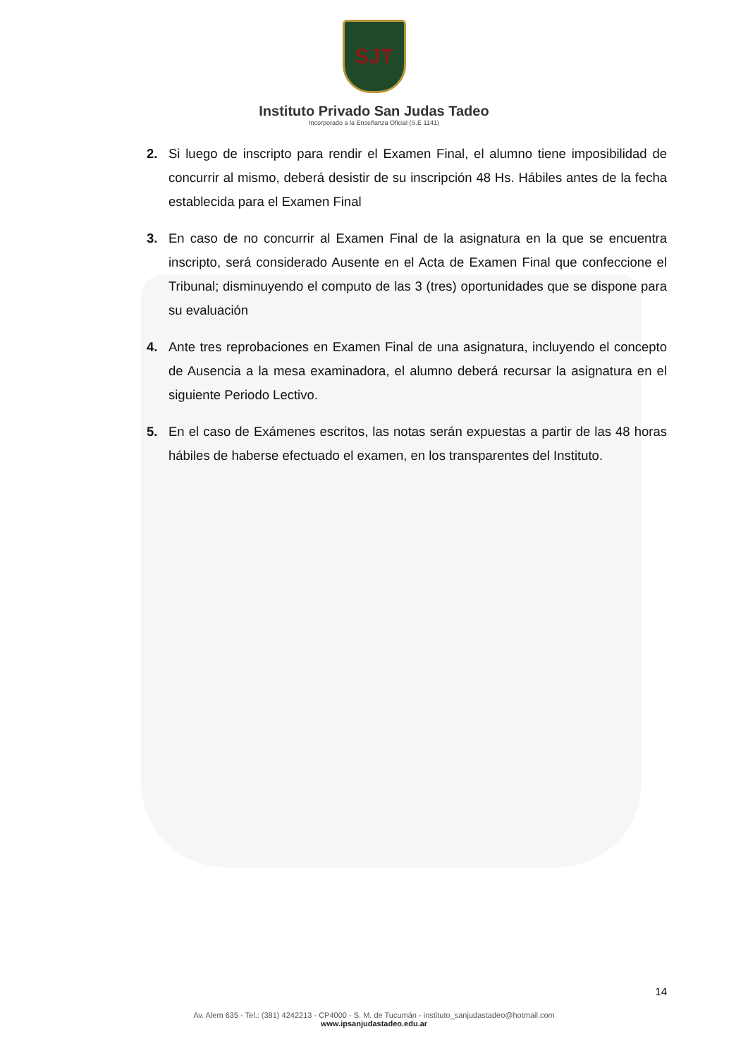SJT
Instituto Privado San Judas Tadeo
Incorporado a la Enseñanza Oficial (S.E 1141)
2. Si luego de inscripto para rendir el Examen Final, el alumno tiene imposibilidad de concurrir al mismo, deberá desistir de su inscripción 48 Hs. Hábiles antes de la fecha establecida para el Examen Final
3. En caso de no concurrir al Examen Final de la asignatura en la que se encuentra inscripto, será considerado Ausente en el Acta de Examen Final que confeccione el Tribunal; disminuyendo el computo de las 3 (tres) oportunidades que se dispone para su evaluación
4. Ante tres reprobaciones en Examen Final de una asignatura, incluyendo el concepto de Ausencia a la mesa examinadora, el alumno deberá recursar la asignatura en el siguiente Periodo Lectivo.
5. En el caso de Exámenes escritos, las notas serán expuestas a partir de las 48 horas hábiles de haberse efectuado el examen, en los transparentes del Instituto.
14
Av. Alem 635 - Tel.: (381) 4242213 - CP4000 - S. M. de Tucumán - instituto_sanjudastadeo@hotmail.com
www.ipsanjudastadeo.edu.ar